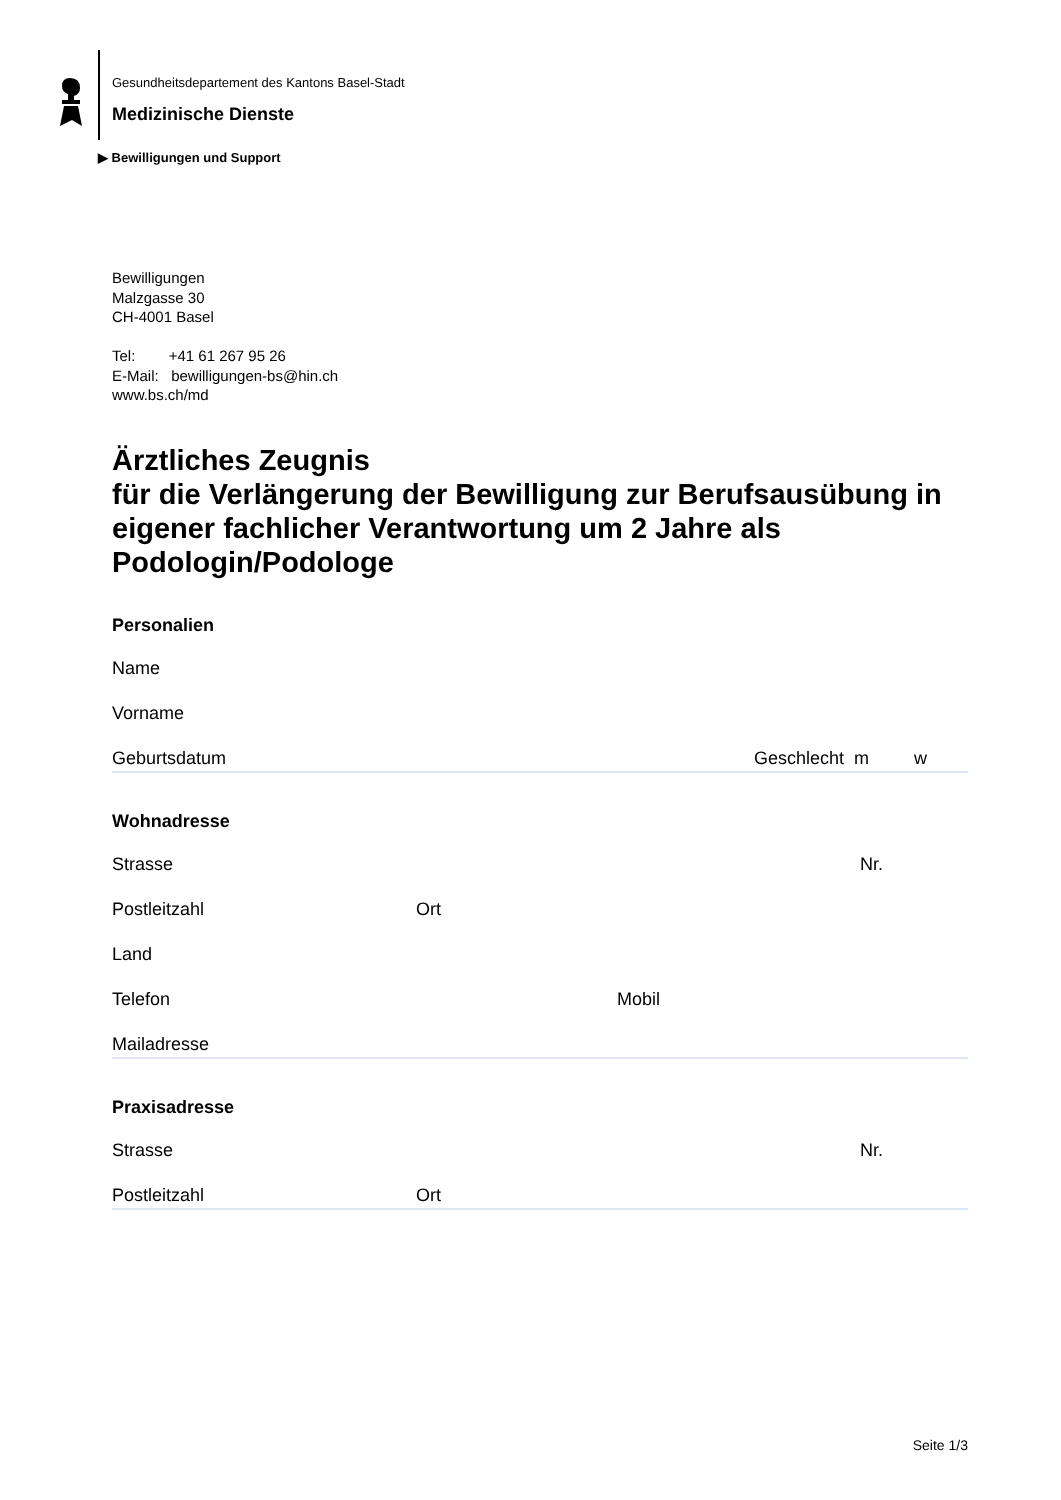Gesundheitsdepartement des Kantons Basel-Stadt
Medizinische Dienste
▶ Bewilligungen und Support
Bewilligungen
Malzgasse 30
CH-4001 Basel
Tel: +41 61 267 95 26
E-Mail: bewilligungen-bs@hin.ch
www.bs.ch/md
Ärztliches Zeugnis
für die Verlängerung der Bewilligung zur Berufsausübung in eigener fachlicher Verantwortung um 2 Jahre als Podologin/Podologe
Personalien
Name
Vorname
Geburtsdatum Geschlecht m w
Wohnadresse
Strasse Nr.
Postleitzahl Ort
Land
Telefon Mobil
Mailadresse
Praxisadresse
Strasse Nr.
Postleitzahl Ort
Seite 1/3